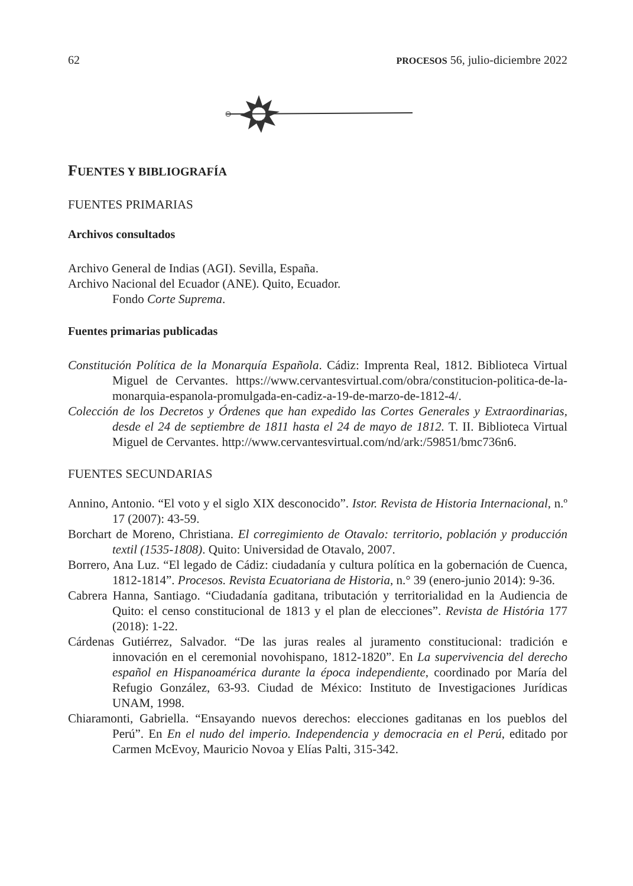62 PROCESOS 56, julio-diciembre 2022
FUENTES Y BIBLIOGRAFÍA
FUENTES PRIMARIAS
Archivos consultados
Archivo General de Indias (AGI). Sevilla, España.
Archivo Nacional del Ecuador (ANE). Quito, Ecuador.
Fondo Corte Suprema.
Fuentes primarias publicadas
Constitución Política de la Monarquía Española. Cádiz: Imprenta Real, 1812. Biblioteca Virtual Miguel de Cervantes. https://www.cervantesvirtual.com/obra/constitucion-politica-de-la-monarquia-espanola-promulgada-en-cadiz-a-19-de-marzo-de-1812-4/.
Colección de los Decretos y Órdenes que han expedido las Cortes Generales y Extraordinarias, desde el 24 de septiembre de 1811 hasta el 24 de mayo de 1812. T. II. Biblioteca Virtual Miguel de Cervantes. http://www.cervantesvirtual.com/nd/ark:/59851/bmc736n6.
FUENTES SECUNDARIAS
Annino, Antonio. “El voto y el siglo XIX desconocido”. Istor. Revista de Historia Internacional, n.º 17 (2007): 43-59.
Borchart de Moreno, Christiana. El corregimiento de Otavalo: territorio, población y producción textil (1535-1808). Quito: Universidad de Otavalo, 2007.
Borrero, Ana Luz. “El legado de Cádiz: ciudadanía y cultura política en la gobernación de Cuenca, 1812-1814”. Procesos. Revista Ecuatoriana de Historia, n.° 39 (enero-junio 2014): 9-36.
Cabrera Hanna, Santiago. “Ciudadanía gaditana, tributación y territorialidad en la Audiencia de Quito: el censo constitucional de 1813 y el plan de elecciones”. Revista de História 177 (2018): 1-22.
Cárdenas Gutiérrez, Salvador. “De las juras reales al juramento constitucional: tradición e innovación en el ceremonial novohispano, 1812-1820”. En La supervivencia del derecho español en Hispanoamérica durante la época independiente, coordinado por María del Refugio González, 63-93. Ciudad de México: Instituto de Investigaciones Jurídicas UNAM, 1998.
Chiaramonti, Gabriella. “Ensayando nuevos derechos: elecciones gaditanas en los pueblos del Perú”. En En el nudo del imperio. Independencia y democracia en el Perú, editado por Carmen McEvoy, Mauricio Novoa y Elías Palti, 315-342.